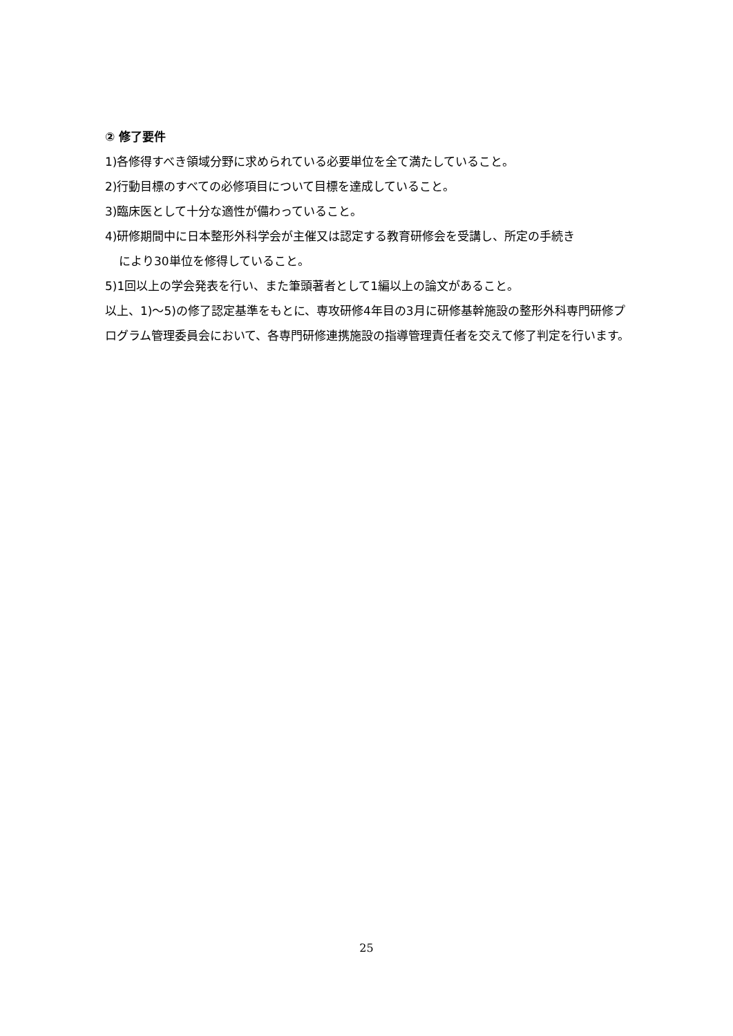② 修了要件
1)各修得すべき領域分野に求められている必要単位を全て満たしていること。
2)行動目標のすべての必修項目について目標を達成していること。
3)臨床医として十分な適性が備わっていること。
4)研修期間中に日本整形外科学会が主催又は認定する教育研修会を受講し、所定の手続き
により30単位を修得していること。
5)1回以上の学会発表を行い、また筆頭著者として1編以上の論文があること。
以上、1)～5)の修了認定基準をもとに、専攻研修4年目の3月に研修基幹施設の整形外科専門研修プログラム管理委員会において、各専門研修連携施設の指導管理責任者を交えて修了判定を行います。
25